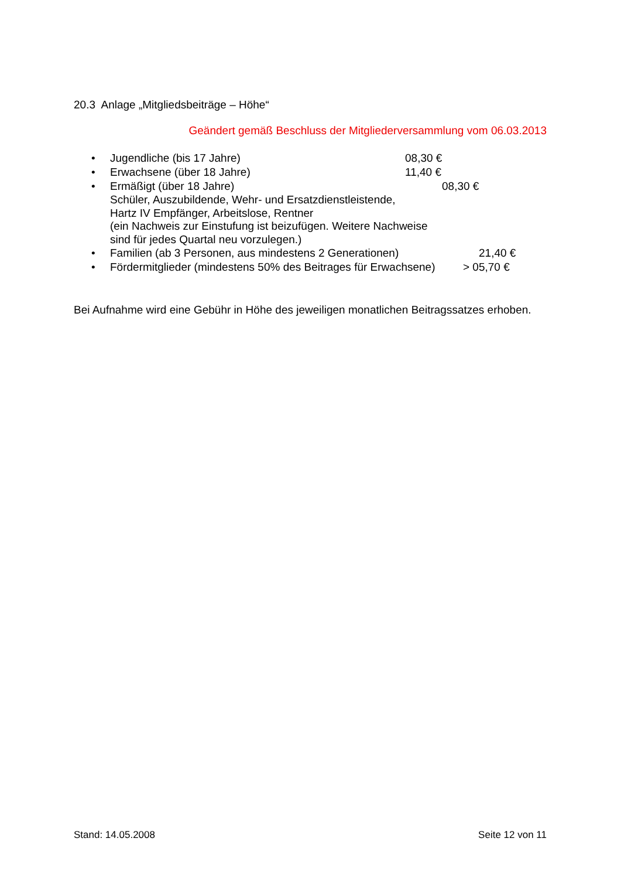20.3 Anlage „Mitgliedsbeiträge – Höhe“
Geändert gemäß Beschluss der Mitgliederversammlung vom 06.03.2013
• Jugendliche (bis 17 Jahre) 08,30 €
• Erwachsene (über 18 Jahre) 11,40 €
• Ermäßigt (über 18 Jahre) 08,30 €
Schüler, Auszubildende, Wehr- und Ersatzdienstleistende,
Hartz IV Empfänger, Arbeitslose, Rentner
(ein Nachweis zur Einstufung ist beizufügen. Weitere Nachweise
sind für jedes Quartal neu vorzulegen.)
• Familien (ab 3 Personen, aus mindestens 2 Generationen) 21,40 €
• Fördermitglieder (mindestens 50% des Beitrages für Erwachsene) > 05,70 €
Bei Aufnahme wird eine Gebühr in Höhe des jeweiligen monatlichen Beitragssatzes erhoben.
Stand: 14.05.2008 Seite 12 von 11